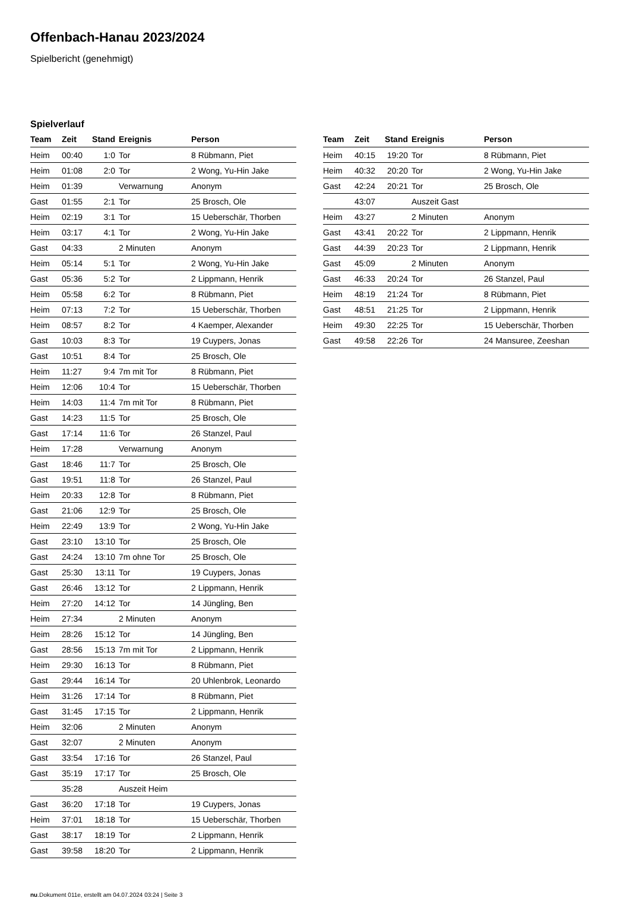Offenbach-Hanau 2023/2024
Spielbericht (genehmigt)
Spielverlauf
| Team | Zeit | Stand | Ereignis | Person |
| --- | --- | --- | --- | --- |
| Heim | 00:40 | 1:0 | Tor | 8 Rübmann, Piet |
| Heim | 01:08 | 2:0 | Tor | 2 Wong, Yu-Hin Jake |
| Heim | 01:39 | | Verwarnung | Anonym |
| Gast | 01:55 | 2:1 | Tor | 25 Brosch, Ole |
| Heim | 02:19 | 3:1 | Tor | 15 Ueberschär, Thorben |
| Heim | 03:17 | 4:1 | Tor | 2 Wong, Yu-Hin Jake |
| Gast | 04:33 | | 2 Minuten | Anonym |
| Heim | 05:14 | 5:1 | Tor | 2 Wong, Yu-Hin Jake |
| Gast | 05:36 | 5:2 | Tor | 2 Lippmann, Henrik |
| Heim | 05:58 | 6:2 | Tor | 8 Rübmann, Piet |
| Heim | 07:13 | 7:2 | Tor | 15 Ueberschär, Thorben |
| Heim | 08:57 | 8:2 | Tor | 4 Kaemper, Alexander |
| Gast | 10:03 | 8:3 | Tor | 19 Cuypers, Jonas |
| Gast | 10:51 | 8:4 | Tor | 25 Brosch, Ole |
| Heim | 11:27 | 9:4 | 7m mit Tor | 8 Rübmann, Piet |
| Heim | 12:06 | 10:4 | Tor | 15 Ueberschär, Thorben |
| Heim | 14:03 | 11:4 | 7m mit Tor | 8 Rübmann, Piet |
| Gast | 14:23 | 11:5 | Tor | 25 Brosch, Ole |
| Gast | 17:14 | 11:6 | Tor | 26 Stanzel, Paul |
| Heim | 17:28 | | Verwarnung | Anonym |
| Gast | 18:46 | 11:7 | Tor | 25 Brosch, Ole |
| Gast | 19:51 | 11:8 | Tor | 26 Stanzel, Paul |
| Heim | 20:33 | 12:8 | Tor | 8 Rübmann, Piet |
| Gast | 21:06 | 12:9 | Tor | 25 Brosch, Ole |
| Heim | 22:49 | 13:9 | Tor | 2 Wong, Yu-Hin Jake |
| Gast | 23:10 | 13:10 | Tor | 25 Brosch, Ole |
| Gast | 24:24 | 13:10 | 7m ohne Tor | 25 Brosch, Ole |
| Gast | 25:30 | 13:11 | Tor | 19 Cuypers, Jonas |
| Gast | 26:46 | 13:12 | Tor | 2 Lippmann, Henrik |
| Heim | 27:20 | 14:12 | Tor | 14 Jüngling, Ben |
| Heim | 27:34 | | 2 Minuten | Anonym |
| Heim | 28:26 | 15:12 | Tor | 14 Jüngling, Ben |
| Gast | 28:56 | 15:13 | 7m mit Tor | 2 Lippmann, Henrik |
| Heim | 29:30 | 16:13 | Tor | 8 Rübmann, Piet |
| Gast | 29:44 | 16:14 | Tor | 20 Uhlenbrok, Leonardo |
| Heim | 31:26 | 17:14 | Tor | 8 Rübmann, Piet |
| Gast | 31:45 | 17:15 | Tor | 2 Lippmann, Henrik |
| Heim | 32:06 | | 2 Minuten | Anonym |
| Gast | 32:07 | | 2 Minuten | Anonym |
| Gast | 33:54 | 17:16 | Tor | 26 Stanzel, Paul |
| Gast | 35:19 | 17:17 | Tor | 25 Brosch, Ole |
| | 35:28 | | Auszeit Heim | |
| Gast | 36:20 | 17:18 | Tor | 19 Cuypers, Jonas |
| Heim | 37:01 | 18:18 | Tor | 15 Ueberschär, Thorben |
| Gast | 38:17 | 18:19 | Tor | 2 Lippmann, Henrik |
| Gast | 39:58 | 18:20 | Tor | 2 Lippmann, Henrik |
| Team | Zeit | Stand | Ereignis | Person |
| --- | --- | --- | --- | --- |
| Heim | 40:15 | 19:20 | Tor | 8 Rübmann, Piet |
| Heim | 40:32 | 20:20 | Tor | 2 Wong, Yu-Hin Jake |
| Gast | 42:24 | 20:21 | Tor | 25 Brosch, Ole |
| | 43:07 | | Auszeit Gast | |
| Heim | 43:27 | | 2 Minuten | Anonym |
| Gast | 43:41 | 20:22 | Tor | 2 Lippmann, Henrik |
| Gast | 44:39 | 20:23 | Tor | 2 Lippmann, Henrik |
| Gast | 45:09 | | 2 Minuten | Anonym |
| Gast | 46:33 | 20:24 | Tor | 26 Stanzel, Paul |
| Heim | 48:19 | 21:24 | Tor | 8 Rübmann, Piet |
| Gast | 48:51 | 21:25 | Tor | 2 Lippmann, Henrik |
| Heim | 49:30 | 22:25 | Tor | 15 Ueberschär, Thorben |
| Gast | 49:58 | 22:26 | Tor | 24 Mansuree, Zeeshan |
nu.Dokument 011e, erstellt am 04.07.2024 03:24 | Seite 3